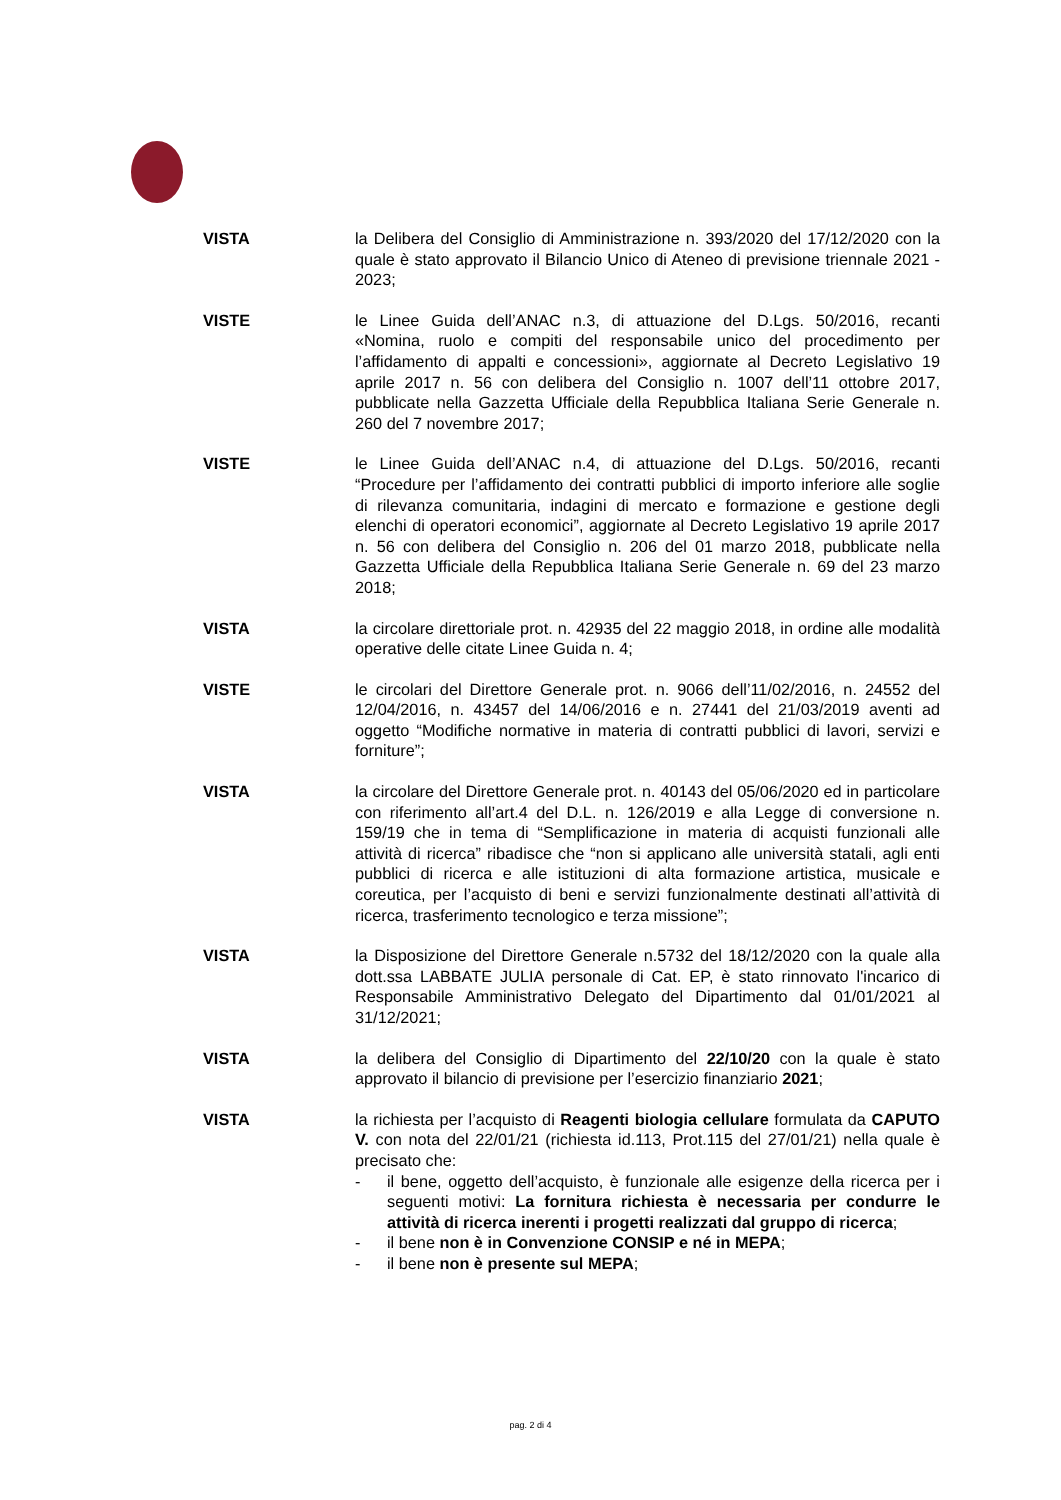VISTA la Delibera del Consiglio di Amministrazione n. 393/2020 del 17/12/2020 con la quale è stato approvato il Bilancio Unico di Ateneo di previsione triennale 2021 - 2023;
VISTE le Linee Guida dell’ANAC n.3, di attuazione del D.Lgs. 50/2016, recanti «Nomina, ruolo e compiti del responsabile unico del procedimento per l’affidamento di appalti e concessioni», aggiornate al Decreto Legislativo 19 aprile 2017 n. 56 con delibera del Consiglio n. 1007 dell’11 ottobre 2017, pubblicate nella Gazzetta Ufficiale della Repubblica Italiana Serie Generale n. 260 del 7 novembre 2017;
VISTE le Linee Guida dell’ANAC n.4, di attuazione del D.Lgs. 50/2016, recanti “Procedure per l’affidamento dei contratti pubblici di importo inferiore alle soglie di rilevanza comunitaria, indagini di mercato e formazione e gestione degli elenchi di operatori economici”, aggiornate al Decreto Legislativo 19 aprile 2017 n. 56 con delibera del Consiglio n. 206 del 01 marzo 2018, pubblicate nella Gazzetta Ufficiale della Repubblica Italiana Serie Generale n. 69 del 23 marzo 2018;
VISTA la circolare direttoriale prot. n. 42935 del 22 maggio 2018, in ordine alle modalità operative delle citate Linee Guida n. 4;
VISTE le circolari del Direttore Generale prot. n. 9066 dell’11/02/2016, n. 24552 del 12/04/2016, n. 43457 del 14/06/2016 e n. 27441 del 21/03/2019 aventi ad oggetto “Modifiche normative in materia di contratti pubblici di lavori, servizi e forniture”;
VISTA la circolare del Direttore Generale prot. n. 40143 del 05/06/2020 ed in particolare con riferimento all’art.4 del D.L. n. 126/2019 e alla Legge di conversione n. 159/19 che in tema di “Semplificazione in materia di acquisti funzionali alle attività di ricerca” ribadisce che “non si applicano alle università statali, agli enti pubblici di ricerca e alle istituzioni di alta formazione artistica, musicale e coreutica, per l’acquisto di beni e servizi funzionalmente destinati all’attività di ricerca, trasferimento tecnologico e terza missione”;
VISTA la Disposizione del Direttore Generale n.5732 del 18/12/2020 con la quale alla dott.ssa LABBATE JULIA personale di Cat. EP, è stato rinnovato l'incarico di Responsabile Amministrativo Delegato del Dipartimento dal 01/01/2021 al 31/12/2021;
VISTA la delibera del Consiglio di Dipartimento del 22/10/20 con la quale è stato approvato il bilancio di previsione per l’esercizio finanziario 2021;
VISTA la richiesta per l’acquisto di Reagenti biologia cellulare formulata da CAPUTO V. con nota del 22/01/21 (richiesta id.113, Prot.115 del 27/01/21) nella quale è precisato che:
- il bene, oggetto dell’acquisto, è funzionale alle esigenze della ricerca per i seguenti motivi: La fornitura richiesta è necessaria per condurre le attività di ricerca inerenti i progetti realizzati dal gruppo di ricerca;
- il bene non è in Convenzione CONSIP e né in MEPA;
- il bene non è presente sul MEPA;
pag. 2 di 4